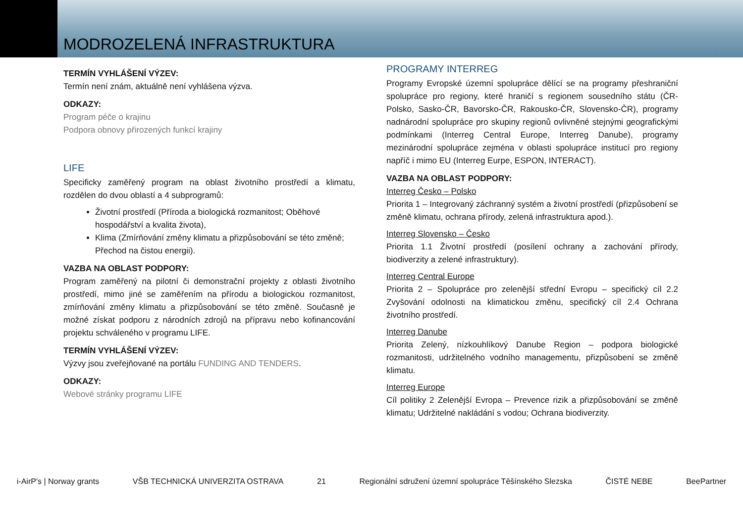MODROZELENÁ INFRASTRUKTURA
TERMÍN VYHLÁŠENÍ VÝZEV:
Termín není znám, aktuálně není vyhlášena výzva.
ODKAZY:
Program péče o krajinu
Podpora obnovy přirozených funkcí krajiny
LIFE
Specificky zaměřený program na oblast životního prostředí a klimatu, rozdělen do dvou oblastí a 4 subprogramů:
Životní prostředí (Příroda a biologická rozmanitost; Oběhové hospodářství a kvalita života),
Klima (Zmírňování změny klimatu a přizpůsobování se této změně; Přechod na čistou energii).
VAZBA NA OBLAST PODPORY:
Program zaměřený na pilotní či demonstrační projekty z oblasti životního prostředí, mimo jiné se zaměřením na přírodu a biologickou rozmanitost, zmírňování změny klimatu a přizpůsobování se této změně. Současně je možné získat podporu z národních zdrojů na přípravu nebo kofinancování projektu schváleného v programu LIFE.
TERMÍN VYHLÁŠENÍ VÝZEV:
Výzvy jsou zveřejňované na portálu FUNDING AND TENDERS.
ODKAZY:
Webové stránky programu LIFE
PROGRAMY INTERREG
Programy Evropské územní spolupráce dělící se na programy přeshraniční spolupráce pro regiony, které hraničí s regionem sousedního státu (ČR-Polsko, Sasko-ČR, Bavorsko-ČR, Rakousko-ČR, Slovensko-ČR), programy nadnárodní spolupráce pro skupiny regionů ovlivněné stejnými geografickými podmínkami (Interreg Central Europe, Interreg Danube), programy mezinárodní spolupráce zejména v oblasti spolupráce institucí pro regiony napříč i mimo EU (Interreg Eurpe, ESPON, INTERACT).
VAZBA NA OBLAST PODPORY:
Interreg Česko – Polsko
Priorita 1 – Integrovaný záchranný systém a životní prostředí (přizpůsobení se změně klimatu, ochrana přírody, zelená infrastruktura apod.).
Interreg Slovensko – Česko
Priorita 1.1 Životní prostředí (posílení ochrany a zachování přírody, biodiverzity a zelené infrastruktury).
Interreg Central Europe
Priorita 2 – Spolupráce pro zelenější střední Evropu – specifický cíl 2.2 Zvyšování odolnosti na klimatickou změnu, specifický cíl 2.4 Ochrana životního prostředí.
Interreg Danube
Priorita Zelený, nízkouhlíkový Danube Region – podpora biologické rozmanitosti, udržitelného vodního managementu, přizpůsobení se změně klimatu.
Interreg Europe
Cíl politiky 2 Zelenější Evropa – Prevence rizik a přizpůsobování se změně klimatu; Udržitelné nakládání s vodou; Ochrana biodiverzity.
i-AirP's | Norway grants VŠB TECHNICKÁ UNIVERZITA OSTRAVA 21 Regionální sdružení územní spolupráce Těšínského Slezska ČISTÉ NEBE BeePartner